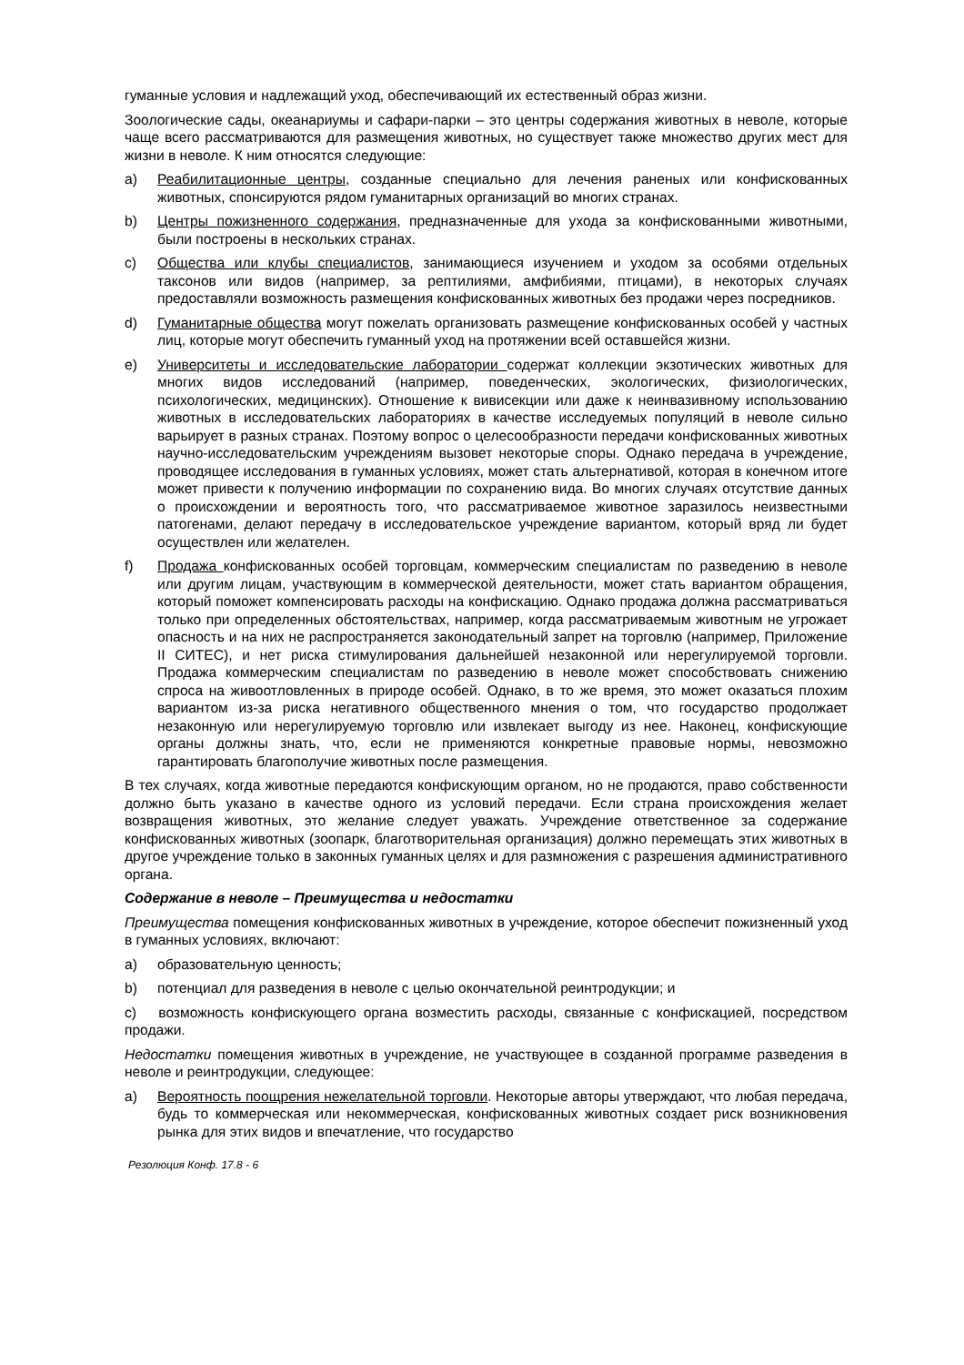гуманные условия и надлежащий уход, обеспечивающий их естественный образ жизни.
Зоологические сады, океанариумы и сафари-парки – это центры содержания животных в неволе, которые чаще всего рассматриваются для размещения животных, но существует также множество других мест для жизни в неволе. К ним относятся следующие:
a) Реабилитационные центры, созданные специально для лечения раненых или конфискованных животных, спонсируются рядом гуманитарных организаций во многих странах.
b) Центры пожизненного содержания, предназначенные для ухода за конфискованными животными, были построены в нескольких странах.
c) Общества или клубы специалистов, занимающиеся изучением и уходом за особями отдельных таксонов или видов (например, за рептилиями, амфибиями, птицами), в некоторых случаях предоставляли возможность размещения конфискованных животных без продажи через посредников.
d) Гуманитарные общества могут пожелать организовать размещение конфискованных особей у частных лиц, которые могут обеспечить гуманный уход на протяжении всей оставшейся жизни.
e) Университеты и исследовательские лаборатории содержат коллекции экзотических животных для многих видов исследований (например, поведенческих, экологических, физиологических, психологических, медицинских). Отношение к вивисекции или даже к неинвазивному использованию животных в исследовательских лабораториях в качестве исследуемых популяций в неволе сильно варьирует в разных странах. Поэтому вопрос о целесообразности передачи конфискованных животных научно-исследовательским учреждениям вызовет некоторые споры. Однако передача в учреждение, проводящее исследования в гуманных условиях, может стать альтернативой, которая в конечном итоге может привести к получению информации по сохранению вида. Во многих случаях отсутствие данных о происхождении и вероятность того, что рассматриваемое животное заразилось неизвестными патогенами, делают передачу в исследовательское учреждение вариантом, который вряд ли будет осуществлен или желателен.
f) Продажа конфискованных особей торговцам, коммерческим специалистам по разведению в неволе или другим лицам, участвующим в коммерческой деятельности, может стать вариантом обращения, который поможет компенсировать расходы на конфискацию. Однако продажа должна рассматриваться только при определенных обстоятельствах, например, когда рассматриваемым животным не угрожает опасность и на них не распространяется законодательный запрет на торговлю (например, Приложение II СИТЕС), и нет риска стимулирования дальнейшей незаконной или нерегулируемой торговли. Продажа коммерческим специалистам по разведению в неволе может способствовать снижению спроса на живоотловленных в природе особей. Однако, в то же время, это может оказаться плохим вариантом из-за риска негативного общественного мнения о том, что государство продолжает незаконную или нерегулируемую торговлю или извлекает выгоду из нее. Наконец, конфискующие органы должны знать, что, если не применяются конкретные правовые нормы, невозможно гарантировать благополучие животных после размещения.
В тех случаях, когда животные передаются конфискующим органом, но не продаются, право собственности должно быть указано в качестве одного из условий передачи. Если страна происхождения желает возвращения животных, это желание следует уважать. Учреждение ответственное за содержание конфискованных животных (зоопарк, благотворительная организация) должно перемещать этих животных в другое учреждение только в законных гуманных целях и для размножения с разрешения административного органа.
Содержание в неволе – Преимущества и недостатки
Преимущества помещения конфискованных животных в учреждение, которое обеспечит пожизненный уход в гуманных условиях, включают:
a) образовательную ценность;
b) потенциал для разведения в неволе с целью окончательной реинтродукции; и
c) возможность конфискующего органа возместить расходы, связанные с конфискацией, посредством продажи.
Недостатки помещения животных в учреждение, не участвующее в созданной программе разведения в неволе и реинтродукции, следующее:
a) Вероятность поощрения нежелательной торговли. Некоторые авторы утверждают, что любая передача, будь то коммерческая или некоммерческая, конфискованных животных создает риск возникновения рынка для этих видов и впечатление, что государство
Резолюция Конф. 17.8 - 6